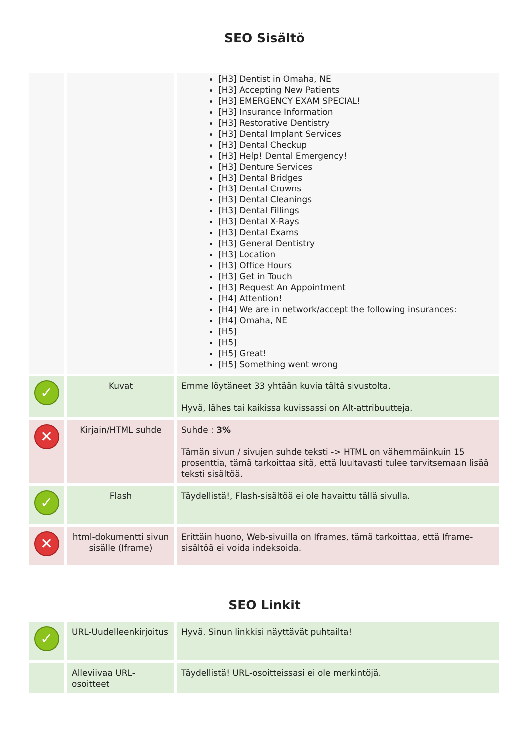SEO Sisältö
| | | [H3] Dentist in Omaha, NE [H3] Accepting New Patients [H3] EMERGENCY EXAM SPECIAL! [H3] Insurance Information [H3] Restorative Dentistry [H3] Dental Implant Services [H3] Dental Checkup [H3] Help! Dental Emergency! [H3] Denture Services [H3] Dental Bridges [H3] Dental Crowns [H3] Dental Cleanings [H3] Dental Fillings [H3] Dental X-Rays [H3] Dental Exams [H3] General Dentistry [H3] Location [H3] Office Hours [H3] Get in Touch [H3] Request An Appointment [H4] Attention! [H4] We are in network/accept the following insurances: [H4] Omaha, NE [H5] [H5] [H5] Great! [H5] Something went wrong |
| ✓ | Kuvat | Emme löytäneet 33 yhtään kuvia tältä sivustolta. Hyvä, lähes tai kaikissa kuvissassi on Alt-attribuutteja. |
| ✕ | Kirjain/HTML suhde | Suhde : 3% Tämän sivun / sivujen suhde teksti -> HTML on vähemmäinkuin 15 prosenttia, tämä tarkoittaa sitä, että luultavasti tulee tarvitsemaan lisää teksti sisältöä. |
| ✓ | Flash | Täydellistä!, Flash-sisältöä ei ole havaittu tällä sivulla. |
| ✕ | html-dokumentti sivun sisälle (Iframe) | Erittäin huono, Web-sivuilla on Iframes, tämä tarkoittaa, että Iframe-sisältöä ei voida indeksoida. |
SEO Linkit
| ✓ | URL-Uudelleenkirjoitus | Hyvä. Sinun linkkisi näyttävät puhtailta! |
| | Alleviivaa URL-osoitteet | Täydellistä! URL-osoitteissasi ei ole merkintöjä. |